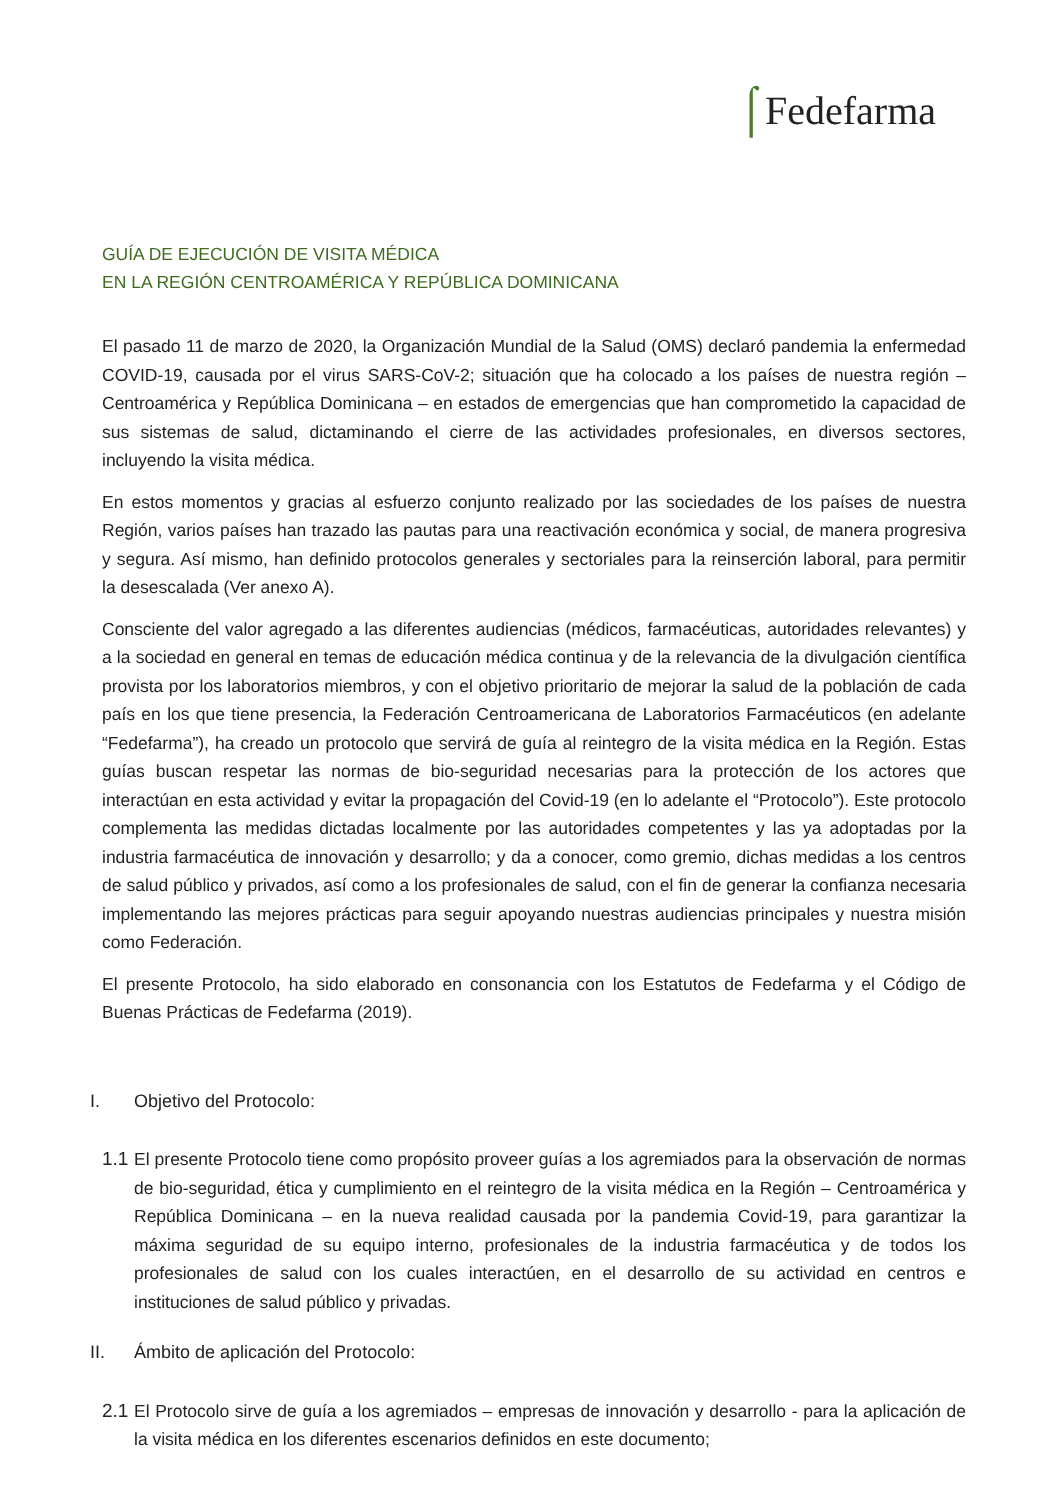⌠Fedefarma
GUÍA DE EJECUCIÓN DE VISITA MÉDICA
EN LA REGIÓN CENTROAMÉRICA Y REPÚBLICA DOMINICANA
El pasado 11 de marzo de 2020, la Organización Mundial de la Salud (OMS) declaró pandemia la enfermedad COVID-19, causada por el virus SARS-CoV-2; situación que ha colocado a los países de nuestra región – Centroamérica y República Dominicana – en estados de emergencias que han comprometido la capacidad de sus sistemas de salud, dictaminando el cierre de las actividades profesionales, en diversos sectores, incluyendo la visita médica.
En estos momentos y gracias al esfuerzo conjunto realizado por las sociedades de los países de nuestra Región, varios países han trazado las pautas para una reactivación económica y social, de manera progresiva y segura. Así mismo, han definido protocolos generales y sectoriales para la reinserción laboral, para permitir la desescalada (Ver anexo A).
Consciente del valor agregado a las diferentes audiencias (médicos, farmacéuticas, autoridades relevantes) y a la sociedad en general en temas de educación médica continua y de la relevancia de la divulgación científica provista por los laboratorios miembros, y con el objetivo prioritario de mejorar la salud de la población de cada país en los que tiene presencia, la Federación Centroamericana de Laboratorios Farmacéuticos (en adelante “Fedefarma”), ha creado un protocolo que servirá de guía al reintegro de la visita médica en la Región. Estas guías buscan respetar las normas de bio-seguridad necesarias para la protección de los actores que interactúan en esta actividad y evitar la propagación del Covid-19 (en lo adelante el “Protocolo”). Este protocolo complementa las medidas dictadas localmente por las autoridades competentes y las ya adoptadas por la industria farmacéutica de innovación y desarrollo; y da a conocer, como gremio, dichas medidas a los centros de salud público y privados, así como a los profesionales de salud, con el fin de generar la confianza necesaria implementando las mejores prácticas para seguir apoyando nuestras audiencias principales y nuestra misión como Federación.
El presente Protocolo, ha sido elaborado en consonancia con los Estatutos de Fedefarma y el Código de Buenas Prácticas de Fedefarma (2019).
I. Objetivo del Protocolo:
1.1
El presente Protocolo tiene como propósito proveer guías a los agremiados para la observación de normas de bio-seguridad, ética y cumplimiento en el reintegro de la visita médica en la Región – Centroamérica y República Dominicana – en la nueva realidad causada por la pandemia Covid-19, para garantizar la máxima seguridad de su equipo interno, profesionales de la industria farmacéutica y de todos los profesionales de salud con los cuales interactúen, en el desarrollo de su actividad en centros e instituciones de salud público y privadas.
II. Ámbito de aplicación del Protocolo:
2.1
El Protocolo sirve de guía a los agremiados – empresas de innovación y desarrollo - para la aplicación de la visita médica en los diferentes escenarios definidos en este documento;